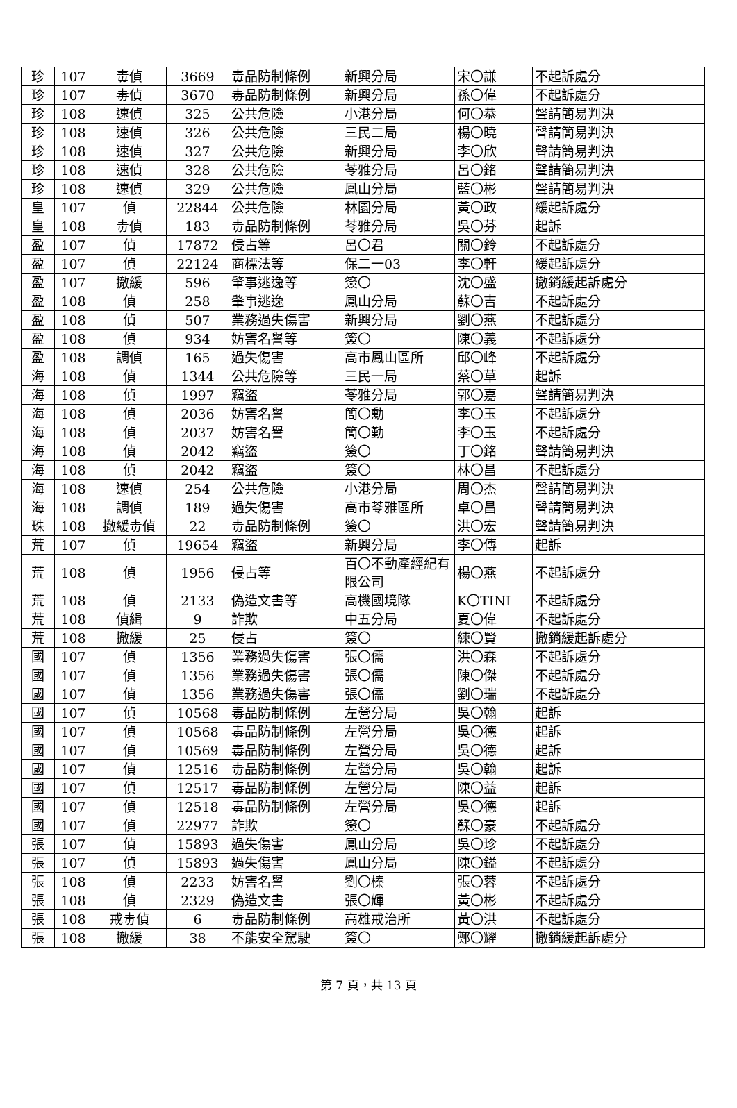| 珍 | 107 | 毒偵 | 3669 | 毒品防制條例 | 新興分局 | 宋〇謙 | 不起訴處分 |
| 珍 | 107 | 毒偵 | 3670 | 毒品防制條例 | 新興分局 | 孫〇偉 | 不起訴處分 |
| 珍 | 108 | 速偵 | 325 | 公共危險 | 小港分局 | 何〇恭 | 聲請簡易判決 |
| 珍 | 108 | 速偵 | 326 | 公共危險 | 三民二局 | 楊〇曉 | 聲請簡易判決 |
| 珍 | 108 | 速偵 | 327 | 公共危險 | 新興分局 | 李〇欣 | 聲請簡易判決 |
| 珍 | 108 | 速偵 | 328 | 公共危險 | 苓雅分局 | 呂〇銘 | 聲請簡易判決 |
| 珍 | 108 | 速偵 | 329 | 公共危險 | 鳳山分局 | 藍〇彬 | 聲請簡易判決 |
| 皇 | 107 | 偵 | 22844 | 公共危險 | 林園分局 | 黃〇政 | 緩起訴處分 |
| 皇 | 108 | 毒偵 | 183 | 毒品防制條例 | 苓雅分局 | 吳〇芬 | 起訴 |
| 盈 | 107 | 偵 | 17872 | 侵占等 | 呂〇君 | 關〇鈴 | 不起訴處分 |
| 盈 | 107 | 偵 | 22124 | 商標法等 | 保二一03 | 李〇軒 | 緩起訴處分 |
| 盈 | 107 | 撤緩 | 596 | 肇事逃逸等 | 簽〇 | 沈〇盛 | 撤銷緩起訴處分 |
| 盈 | 108 | 偵 | 258 | 肇事逃逸 | 鳳山分局 | 蘇〇吉 | 不起訴處分 |
| 盈 | 108 | 偵 | 507 | 業務過失傷害 | 新興分局 | 劉〇燕 | 不起訴處分 |
| 盈 | 108 | 偵 | 934 | 妨害名譽等 | 簽〇 | 陳〇義 | 不起訴處分 |
| 盈 | 108 | 調偵 | 165 | 過失傷害 | 高市鳳山區所 | 邱〇峰 | 不起訴處分 |
| 海 | 108 | 偵 | 1344 | 公共危險等 | 三民一局 | 蔡〇草 | 起訴 |
| 海 | 108 | 偵 | 1997 | 竊盜 | 苓雅分局 | 郭〇嘉 | 聲請簡易判決 |
| 海 | 108 | 偵 | 2036 | 妨害名譽 | 簡〇勳 | 李〇玉 | 不起訴處分 |
| 海 | 108 | 偵 | 2037 | 妨害名譽 | 簡〇勤 | 李〇玉 | 不起訴處分 |
| 海 | 108 | 偵 | 2042 | 竊盜 | 簽〇 | 丁〇銘 | 聲請簡易判決 |
| 海 | 108 | 偵 | 2042 | 竊盜 | 簽〇 | 林〇昌 | 不起訴處分 |
| 海 | 108 | 速偵 | 254 | 公共危險 | 小港分局 | 周〇杰 | 聲請簡易判決 |
| 海 | 108 | 調偵 | 189 | 過失傷害 | 高市苓雅區所 | 卓〇昌 | 聲請簡易判決 |
| 珠 | 108 | 撤緩毒偵 | 22 | 毒品防制條例 | 簽〇 | 洪〇宏 | 聲請簡易判決 |
| 荒 | 107 | 偵 | 19654 | 竊盜 | 新興分局 | 李〇傳 | 起訴 |
| 荒 | 108 | 偵 | 1956 | 侵占等 | 百〇不動產經紀有限公司 | 楊〇燕 | 不起訴處分 |
| 荒 | 108 | 偵 | 2133 | 偽造文書等 | 高機國境隊 | K〇TINI | 不起訴處分 |
| 荒 | 108 | 偵緝 | 9 | 詐欺 | 中五分局 | 夏〇偉 | 不起訴處分 |
| 荒 | 108 | 撤緩 | 25 | 侵占 | 簽〇 | 練〇賢 | 撤銷緩起訴處分 |
| 國 | 107 | 偵 | 1356 | 業務過失傷害 | 張〇儒 | 洪〇森 | 不起訴處分 |
| 國 | 107 | 偵 | 1356 | 業務過失傷害 | 張〇儒 | 陳〇傑 | 不起訴處分 |
| 國 | 107 | 偵 | 1356 | 業務過失傷害 | 張〇儒 | 劉〇瑞 | 不起訴處分 |
| 國 | 107 | 偵 | 10568 | 毒品防制條例 | 左營分局 | 吳〇翰 | 起訴 |
| 國 | 107 | 偵 | 10568 | 毒品防制條例 | 左營分局 | 吳〇德 | 起訴 |
| 國 | 107 | 偵 | 10569 | 毒品防制條例 | 左營分局 | 吳〇德 | 起訴 |
| 國 | 107 | 偵 | 12516 | 毒品防制條例 | 左營分局 | 吳〇翰 | 起訴 |
| 國 | 107 | 偵 | 12517 | 毒品防制條例 | 左營分局 | 陳〇益 | 起訴 |
| 國 | 107 | 偵 | 12518 | 毒品防制條例 | 左營分局 | 吳〇德 | 起訴 |
| 國 | 107 | 偵 | 22977 | 詐欺 | 簽〇 | 蘇〇豪 | 不起訴處分 |
| 張 | 107 | 偵 | 15893 | 過失傷害 | 鳳山分局 | 吳〇珍 | 不起訴處分 |
| 張 | 107 | 偵 | 15893 | 過失傷害 | 鳳山分局 | 陳〇鎰 | 不起訴處分 |
| 張 | 108 | 偵 | 2233 | 妨害名譽 | 劉〇榛 | 張〇蓉 | 不起訴處分 |
| 張 | 108 | 偵 | 2329 | 偽造文書 | 張〇輝 | 黃〇彬 | 不起訴處分 |
| 張 | 108 | 戒毒偵 | 6 | 毒品防制條例 | 高雄戒治所 | 黃〇洪 | 不起訴處分 |
| 張 | 108 | 撤緩 | 38 | 不能安全駕駛 | 簽〇 | 鄭〇耀 | 撤銷緩起訴處分 |
第 7 頁，共 13 頁